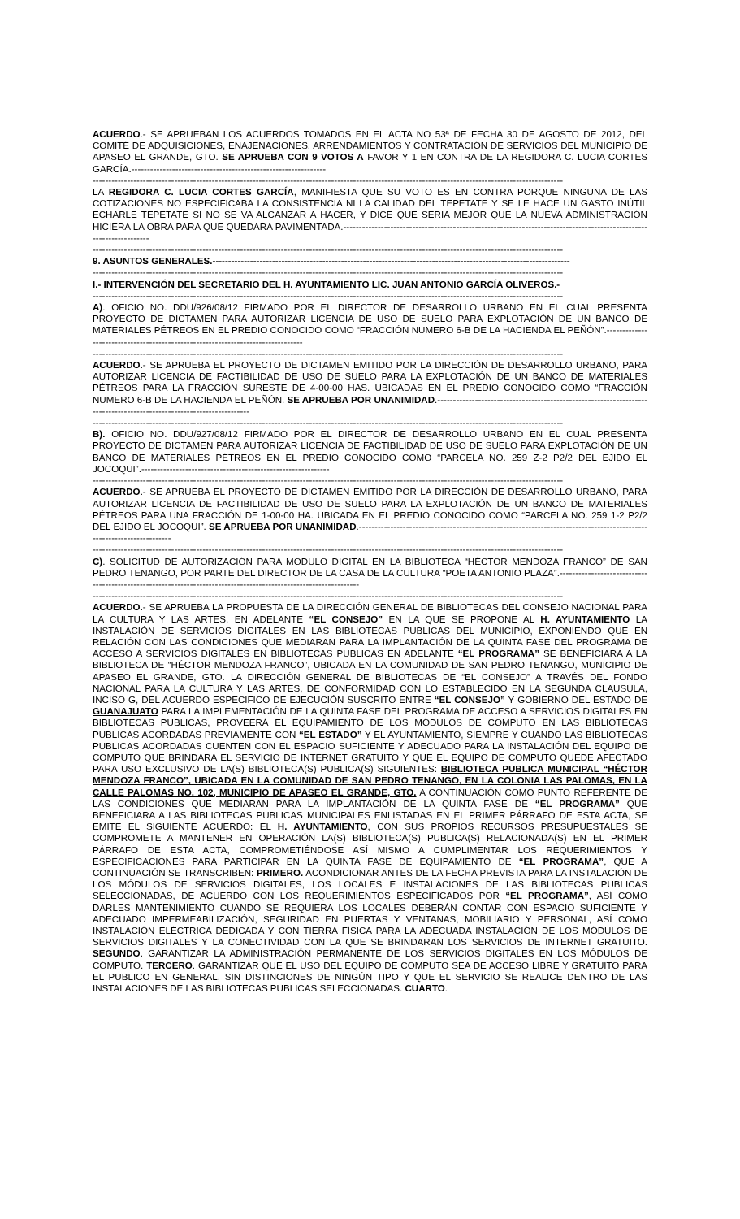ACUERDO.- SE APRUEBAN LOS ACUERDOS TOMADOS EN EL ACTA NO 53ª DE FECHA 30 DE AGOSTO DE 2012, DEL COMITÉ DE ADQUISICIONES, ENAJENACIONES, ARRENDAMIENTOS Y CONTRATACIÓN DE SERVICIOS DEL MUNICIPIO DE APASEO EL GRANDE, GTO. SE APRUEBA CON 9 VOTOS A FAVOR Y 1 EN CONTRA DE LA REGIDORA C. LUCIA CORTES GARCÍA.--------------------------------------------------------------
------------------------------------------------------------------------------------------------------------------------------------------------------
LA REGIDORA C. LUCIA CORTES GARCÍA, MANIFIESTA QUE SU VOTO ES EN CONTRA PORQUE NINGUNA DE LAS COTIZACIONES NO ESPECIFICABA LA CONSISTENCIA NI LA CALIDAD DEL TEPETATE Y SE LE HACE UN GASTO INÚTIL ECHARLE TEPETATE SI NO SE VA ALCANZAR A HACER, Y DICE QUE SERIA MEJOR QUE LA NUEVA ADMINISTRACIÓN HICIERA LA OBRA PARA QUE QUEDARA PAVIMENTADA.-------------------------------------------------------------------------------------------------------------------
------------------------------------------------------------------------------------------------------------------------------------------------------
9. ASUNTOS GENERALES.------------------------------------------------------------------------------------------------------------------
------------------------------------------------------------------------------------------------------------------------------------------------------
I.- INTERVENCIÓN DEL SECRETARIO DEL H. AYUNTAMIENTO LIC. JUAN ANTONIO GARCÍA OLIVEROS.-
------------------------------------------------------------------------------------------------------------------------------------------------------
A). OFICIO NO. DDU/926/08/12 FIRMADO POR EL DIRECTOR DE DESARROLLO URBANO EN EL CUAL PRESENTA PROYECTO DE DICTAMEN PARA AUTORIZAR LICENCIA DE USO DE SUELO PARA EXPLOTACIÓN DE UN BANCO DE MATERIALES PÉTREOS EN EL PREDIO CONOCIDO COMO “FRACCIÓN NUMERO 6-B DE LA HACIENDA EL PEÑÓN”.--------------------------------------------------------------------------------
------------------------------------------------------------------------------------------------------------------------------------------------------
ACUERDO.- SE APRUEBA EL PROYECTO DE DICTAMEN EMITIDO POR LA DIRECCIÓN DE DESARROLLO URBANO, PARA AUTORIZAR LICENCIA DE FACTIBILIDAD DE USO DE SUELO PARA LA EXPLOTACIÓN DE UN BANCO DE MATERIALES PÉTREOS PARA LA FRACCIÓN SURESTE DE 4-00-00 HAS. UBICADAS EN EL PREDIO CONOCIDO COMO “FRACCIÓN NUMERO 6-B DE LA HACIENDA EL PEÑÓN. SE APRUEBA POR UNANIMIDAD.---------------------------------------------------------------------------------------------------------------------
------------------------------------------------------------------------------------------------------------------------------------------------------
B). OFICIO NO. DDU/927/08/12 FIRMADO POR EL DIRECTOR DE DESARROLLO URBANO EN EL CUAL PRESENTA PROYECTO DE DICTAMEN PARA AUTORIZAR LICENCIA DE FACTIBILIDAD DE USO DE SUELO PARA EXPLOTACIÓN DE UN BANCO DE MATERIALES PÉTREOS EN EL PREDIO CONOCIDO COMO “PARCELA NO. 259 Z-2 P2/2 DEL EJIDO EL JOCOQUI”.------------------------------------------------------------
------------------------------------------------------------------------------------------------------------------------------------------------------
ACUERDO.- SE APRUEBA EL PROYECTO DE DICTAMEN EMITIDO POR LA DIRECCIÓN DE DESARROLLO URBANO, PARA AUTORIZAR LICENCIA DE FACTIBILIDAD DE USO DE SUELO PARA LA EXPLOTACIÓN DE UN BANCO DE MATERIALES PÉTREOS PARA UNA FRACCIÓN DE 1-00-00 HA. UBICADA EN EL PREDIO CONOCIDO COMO “PARCELA NO. 259 1-2 P2/2 DEL EJIDO EL JOCOQUI”. SE APRUEBA POR UNANIMIDAD.---------------------------------------------------------------------------------------------------------------------
------------------------------------------------------------------------------------------------------------------------------------------------------
C). SOLICITUD DE AUTORIZACIÓN PARA MODULO DIGITAL EN LA BIBLIOTECA “HÉCTOR MENDOZA FRANCO” DE SAN PEDRO TENANGO, POR PARTE DEL DIRECTOR DE LA CASA DE LA CULTURA “POETA ANTONIO PLAZA”.-----------------------------------------------------------------------------------------------------------------
------------------------------------------------------------------------------------------------------------------------------------------------------
ACUERDO.- SE APRUEBA LA PROPUESTA DE LA DIRECCIÓN GENERAL DE BIBLIOTECAS DEL CONSEJO NACIONAL PARA LA CULTURA Y LAS ARTES, EN ADELANTE “EL CONSEJO” EN LA QUE SE PROPONE AL H. AYUNTAMIENTO LA INSTALACIÓN DE SERVICIOS DIGITALES EN LAS BIBLIOTECAS PUBLICAS DEL MUNICIPIO, EXPONIENDO QUE EN RELACIÓN CON LAS CONDICIONES QUE MEDIARAN PARA LA IMPLANTACIÓN DE LA QUINTA FASE DEL PROGRAMA DE ACCESO A SERVICIOS DIGITALES EN BIBLIOTECAS PUBLICAS EN ADELANTE “EL PROGRAMA” SE BENEFICIARA A LA BIBLIOTECA DE “HÉCTOR MENDOZA FRANCO”, UBICADA EN LA COMUNIDAD DE SAN PEDRO TENANGO, MUNICIPIO DE APASEO EL GRANDE, GTO. LA DIRECCIÓN GENERAL DE BIBLIOTECAS DE “EL CONSEJO” A TRAVÉS DEL FONDO NACIONAL PARA LA CULTURA Y LAS ARTES, DE CONFORMIDAD CON LO ESTABLECIDO EN LA SEGUNDA CLAUSULA, INCISO G, DEL ACUERDO ESPECIFICO DE EJECUCIÓN SUSCRITO ENTRE “EL CONSEJO” Y GOBIERNO DEL ESTADO DE GUANAJUATO PARA LA IMPLEMENTACIÓN DE LA QUINTA FASE DEL PROGRAMA DE ACCESO A SERVICIOS DIGITALES EN BIBLIOTECAS PUBLICAS, PROVEERÁ EL EQUIPAMIENTO DE LOS MÓDULOS DE COMPUTO EN LAS BIBLIOTECAS PUBLICAS ACORDADAS PREVIAMENTE CON “EL ESTADO” Y EL AYUNTAMIENTO, SIEMPRE Y CUANDO LAS BIBLIOTECAS PUBLICAS ACORDADAS CUENTEN CON EL ESPACIO SUFICIENTE Y ADECUADO PARA LA INSTALACIÓN DEL EQUIPO DE COMPUTO QUE BRINDARA EL SERVICIO DE INTERNET GRATUITO Y QUE EL EQUIPO DE COMPUTO QUEDE AFECTADO PARA USO EXCLUSIVO DE LA(S) BIBLIOTECA(S) PUBLICA(S) SIGUIENTES: BIBLIOTECA PUBLICA MUNICIPAL “HÉCTOR MENDOZA FRANCO”, UBICADA EN LA COMUNIDAD DE SAN PEDRO TENANGO, EN LA COLONIA LAS PALOMAS, EN LA CALLE PALOMAS NO. 102, MUNICIPIO DE APASEO EL GRANDE, GTO. A CONTINUACIÓN COMO PUNTO REFERENTE DE LAS CONDICIONES QUE MEDIARAN PARA LA IMPLANTACIÓN DE LA QUINTA FASE DE “EL PROGRAMA” QUE BENEFICIARA A LAS BIBLIOTECAS PUBLICAS MUNICIPALES ENLISTADAS EN EL PRIMER PÁRRAFO DE ESTA ACTA, SE EMITE EL SIGUIENTE ACUERDO: EL H. AYUNTAMIENTO, CON SUS PROPIOS RECURSOS PRESUPUESTALES SE COMPROMETE A MANTENER EN OPERACIÓN LA(S) BIBLIOTECA(S) PUBLICA(S) RELACIONADA(S) EN EL PRIMER PÁRRAFO DE ESTA ACTA, COMPROMETIÉNDOSE ASÍ MISMO A CUMPLIMENTAR LOS REQUERIMIENTOS Y ESPECIFICACIONES PARA PARTICIPAR EN LA QUINTA FASE DE EQUIPAMIENTO DE “EL PROGRAMA”, QUE A CONTINUACIÓN SE TRANSCRIBEN: PRIMERO. ACONDICIONAR ANTES DE LA FECHA PREVISTA PARA LA INSTALACIÓN DE LOS MÓDULOS DE SERVICIOS DIGITALES, LOS LOCALES E INSTALACIONES DE LAS BIBLIOTECAS PUBLICAS SELECCIONADAS, DE ACUERDO CON LOS REQUERIMIENTOS ESPECIFICADOS POR “EL PROGRAMA”, ASÍ COMO DARLES MANTENIMIENTO CUANDO SE REQUIERA LOS LOCALES DEBERÁN CONTAR CON ESPACIO SUFICIENTE Y ADECUADO IMPERMEABILIZACIÓN, SEGURIDAD EN PUERTAS Y VENTANAS, MOBILIARIO Y PERSONAL, ASÍ COMO INSTALACIÓN ELÉCTRICA DEDICADA Y CON TIERRA FÍSICA PARA LA ADECUADA INSTALACIÓN DE LOS MÓDULOS DE SERVICIOS DIGITALES Y LA CONECTIVIDAD CON LA QUE SE BRINDARAN LOS SERVICIOS DE INTERNET GRATUITO. SEGUNDO. GARANTIZAR LA ADMINISTRACIÓN PERMANENTE DE LOS SERVICIOS DIGITALES EN LOS MÓDULOS DE CÓMPUTO. TERCERO. GARANTIZAR QUE EL USO DEL EQUIPO DE COMPUTO SEA DE ACCESO LIBRE Y GRATUITO PARA EL PUBLICO EN GENERAL, SIN DISTINCIONES DE NINGÚN TIPO Y QUE EL SERVICIO SE REALICE DENTRO DE LAS INSTALACIONES DE LAS BIBLIOTECAS PUBLICAS SELECCIONADAS. CUARTO.